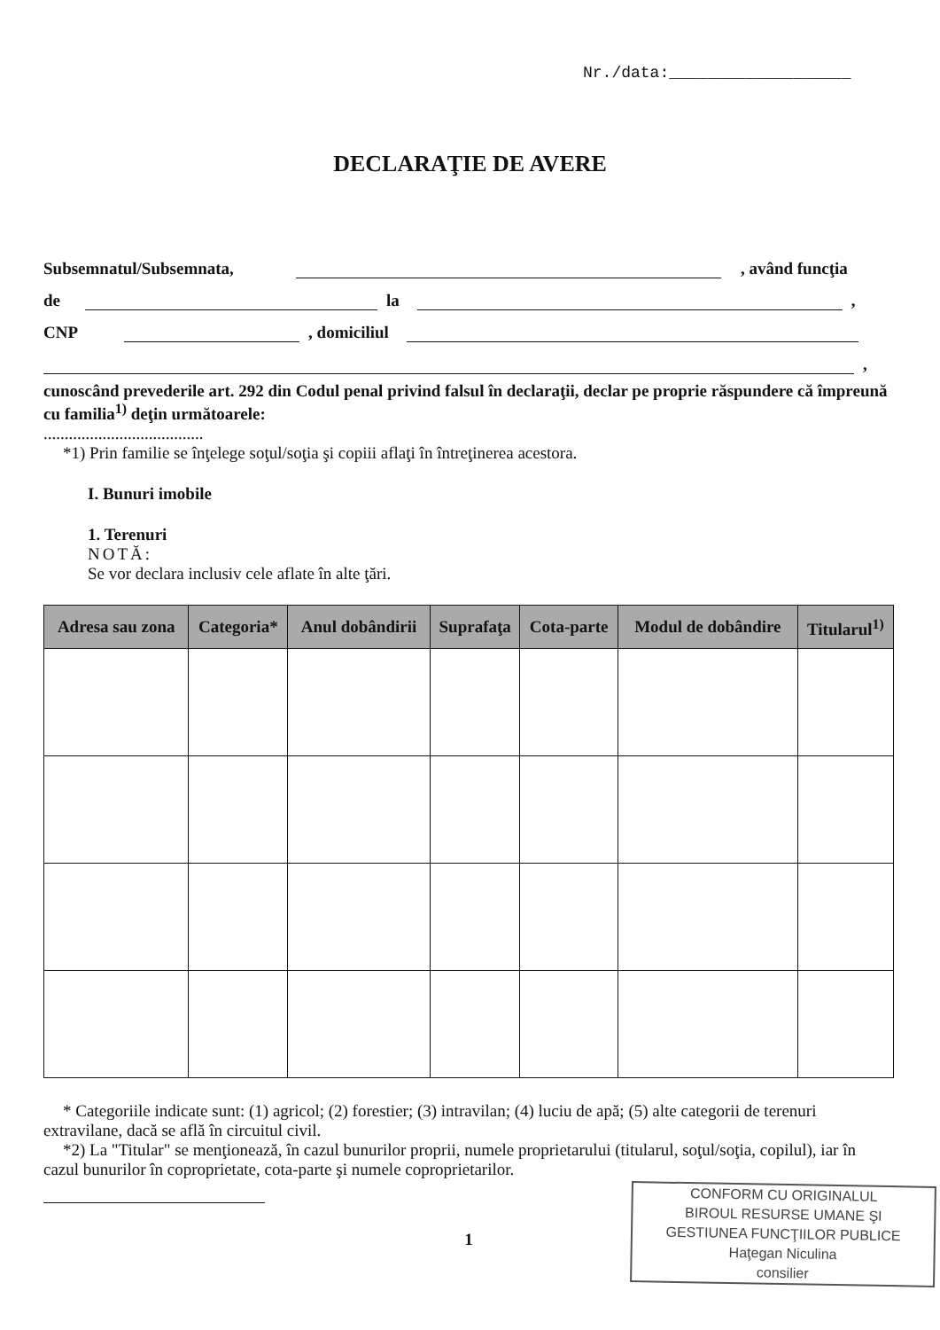Nr./data:___________________
DECLARAŢIE DE AVERE
Subsemnatul/Subsemnata, , având funcţia
de la ,
CNP , domiciliul
,
cunoscând prevederile art. 292 din Codul penal privind falsul în declaraţii, declar pe proprie răspundere că împreună cu familia<sup>1)</sup> deţin următoarele:
......................................
*1) Prin familie se înţelege soţul/soţia şi copiii aflaţi în întreţinerea acestora.
I. Bunuri imobile
1. Terenuri
NOTĂ:
Se vor declara inclusiv cele aflate în alte ţări.
| Adresa sau zona | Categoria* | Anul dobândirii | Suprafaţa | Cota-parte | Modul de dobândire | Titularul<sup>1)</sup> |
| --- | --- | --- | --- | --- | --- | --- |
* Categoriile indicate sunt: (1) agricol; (2) forestier; (3) intravilan; (4) luciu de apă; (5) alte categorii de terenuri extravilane, dacă se află în circuitul civil.
*2) La "Titular" se menţionează, în cazul bunurilor proprii, numele proprietarului (titularul, soţul/soţia, copilul), iar în cazul bunurilor în coproprietate, cota-parte şi numele coproprietarilor.
1
CONFORM CU ORIGINALUL
BIROUL RESURSE UMANE ŞI
GESTIUNEA FUNCŢIILOR PUBLICE
Haţegan Niculina
consilier